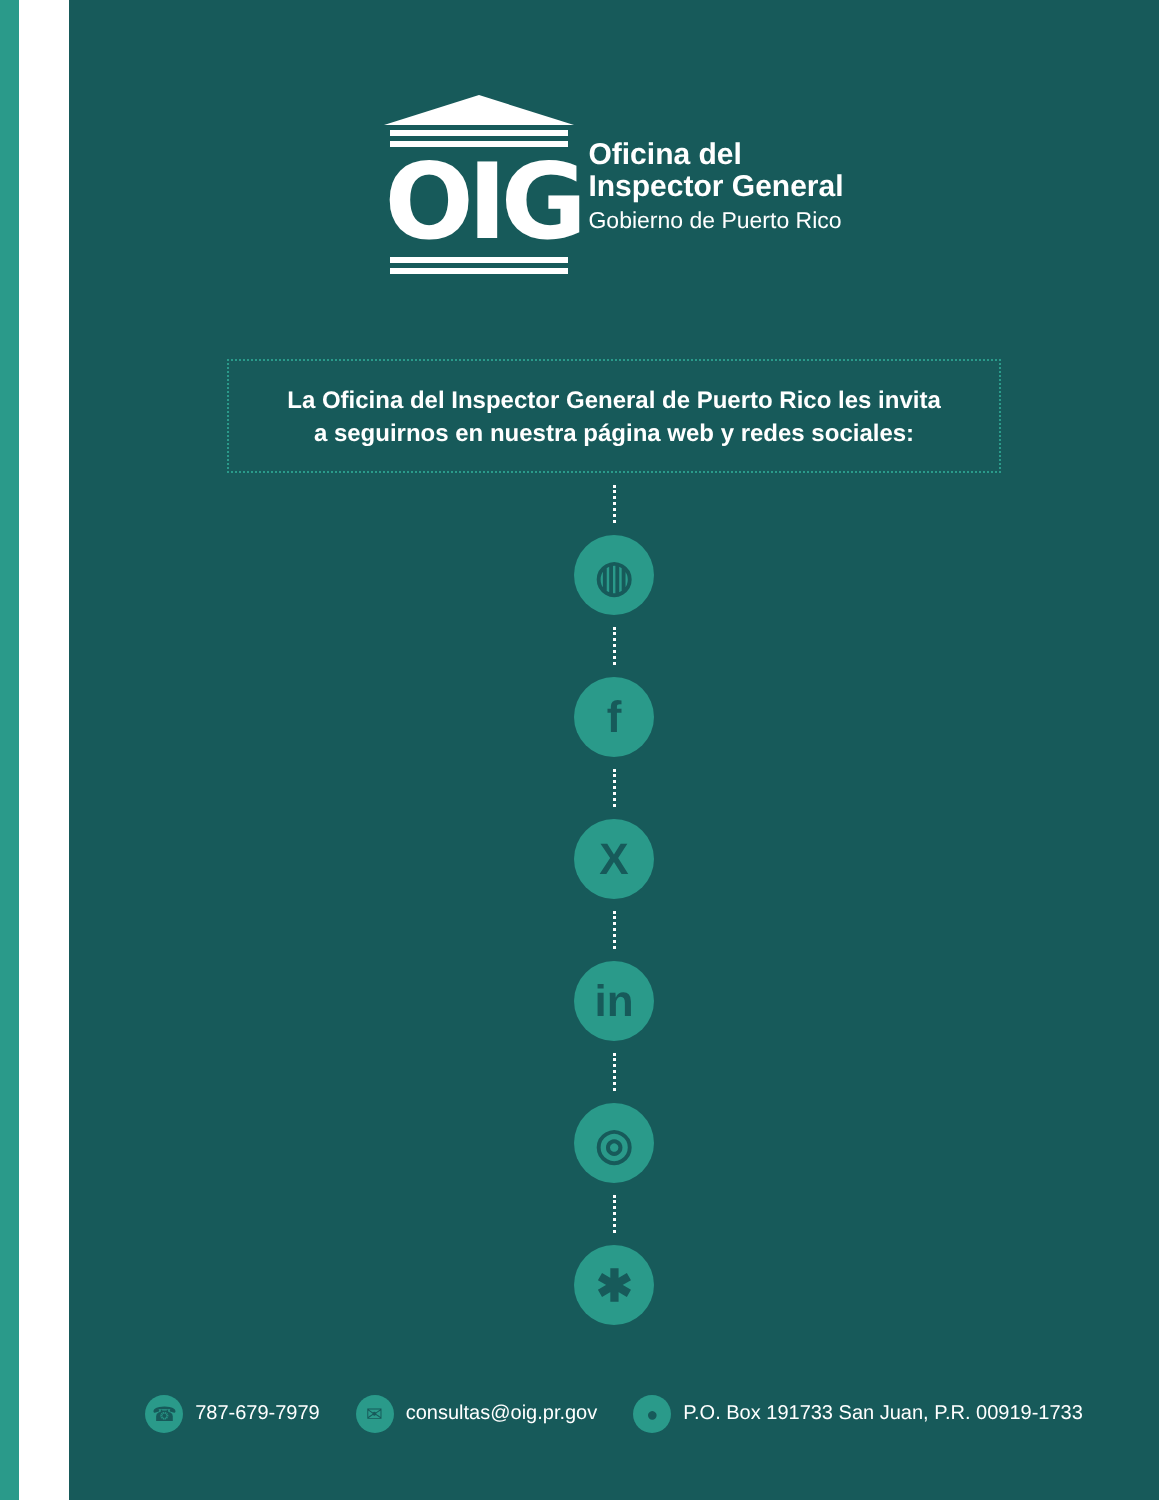OIG
Oficina del
Inspector General
Gobierno de Puerto Rico
La Oficina del Inspector General de Puerto Rico les invita
a seguirnos en nuestra página web y redes sociales:
◍
f
X
in
◎
✱
☎ 787-679-7979
✉ consultas@oig.pr.gov
● P.O. Box 191733 San Juan, P.R. 00919-1733